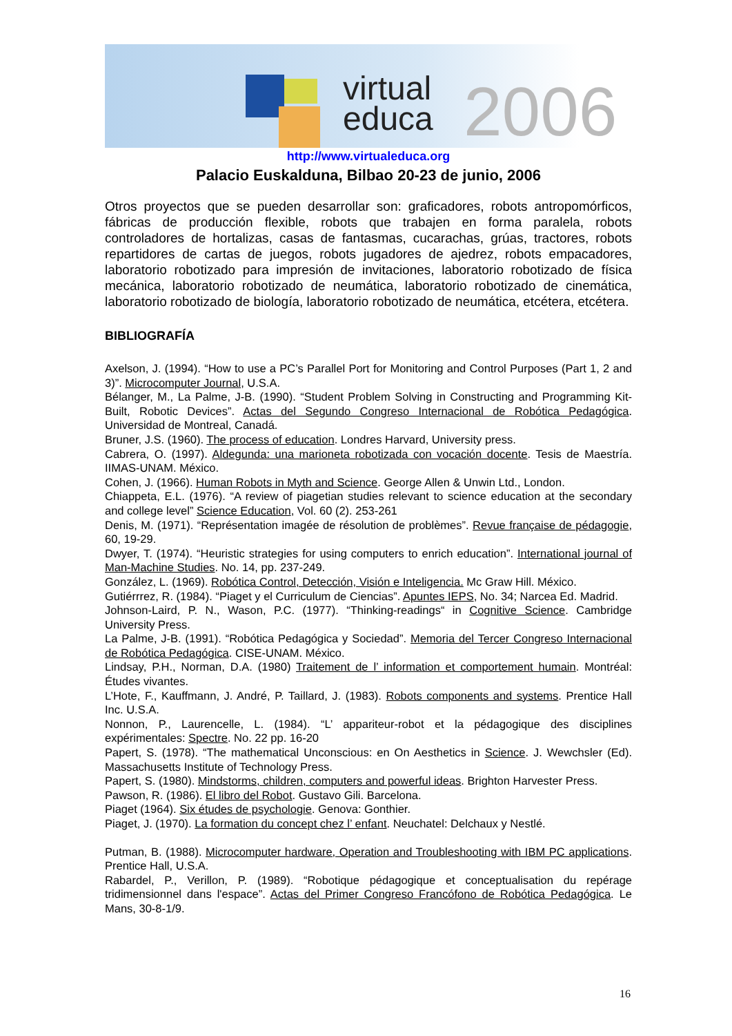virtual
educa
2006
http://www.virtualeduca.org
Palacio Euskalduna, Bilbao 20-23 de junio, 2006
Otros proyectos que se pueden desarrollar son: graficadores, robots antropomórficos, fábricas de producción flexible, robots que trabajen en forma paralela, robots controladores de hortalizas, casas de fantasmas, cucarachas, grúas, tractores, robots repartidores de cartas de juegos, robots jugadores de ajedrez, robots empacadores, laboratorio robotizado para impresión de invitaciones, laboratorio robotizado de física mecánica, laboratorio robotizado de neumática, laboratorio robotizado de cinemática, laboratorio robotizado de biología, laboratorio robotizado de neumática, etcétera, etcétera.
BIBLIOGRAFÍA
Axelson, J. (1994). “How to use a PC’s Parallel Port for Monitoring and Control Purposes (Part 1, 2 and 3)”. Microcomputer Journal, U.S.A.
Bélanger, M., La Palme, J-B. (1990). “Student Problem Solving in Constructing and Programming Kit-Built, Robotic Devices”. Actas del Segundo Congreso Internacional de Robótica Pedagógica. Universidad de Montreal, Canadá.
Bruner, J.S. (1960). The process of education. Londres Harvard, University press.
Cabrera, O. (1997). Aldegunda: una marioneta robotizada con vocación docente. Tesis de Maestría. IIMAS-UNAM. México.
Cohen, J. (1966). Human Robots in Myth and Science. George Allen & Unwin Ltd., London.
Chiappeta, E.L. (1976). “A review of piagetian studies relevant to science education at the secondary and college level” Science Education, Vol. 60 (2). 253-261
Denis, M. (1971). “Représentation imagée de résolution de problèmes”. Revue française de pédagogie, 60, 19-29.
Dwyer, T. (1974). “Heuristic strategies for using computers to enrich education”. International journal of Man-Machine Studies. No. 14, pp. 237-249.
González, L. (1969). Robótica Control, Detección, Visión e Inteligencia. Mc Graw Hill. México.
Gutiérrrez, R. (1984). “Piaget y el Curriculum de Ciencias”. Apuntes IEPS, No. 34; Narcea Ed. Madrid.
Johnson-Laird, P. N., Wason, P.C. (1977). “Thinking-readings“ in Cognitive Science. Cambridge University Press.
La Palme, J-B. (1991). “Robótica Pedagógica y Sociedad”. Memoria del Tercer Congreso Internacional de Robótica Pedagógica. CISE-UNAM. México.
Lindsay, P.H., Norman, D.A. (1980) Traitement de l’ information et comportement humain. Montréal: Études vivantes.
L’Hote, F., Kauffmann, J. André, P. Taillard, J. (1983). Robots components and systems. Prentice Hall Inc. U.S.A.
Nonnon, P., Laurencelle, L. (1984). “L’ appariteur-robot et la pédagogique des disciplines expérimentales: Spectre. No. 22 pp. 16-20
Papert, S. (1978). “The mathematical Unconscious: en On Aesthetics in Science. J. Wewchsler (Ed). Massachusetts Institute of Technology Press.
Papert, S. (1980). Mindstorms, children, computers and powerful ideas. Brighton Harvester Press.
Pawson, R. (1986). El libro del Robot. Gustavo Gili. Barcelona.
Piaget (1964). Six études de psychologie. Genova: Gonthier.
Piaget, J. (1970). La formation du concept chez l’ enfant. Neuchatel: Delchaux y Nestlé.
Putman, B. (1988). Microcomputer hardware, Operation and Troubleshooting with IBM PC applications. Prentice Hall, U.S.A.
Rabardel, P., Verillon, P. (1989). “Robotique pédagogique et conceptualisation du repérage tridimensionnel dans l'espace”. Actas del Primer Congreso Francófono de Robótica Pedagógica. Le Mans, 30-8-1/9.
16